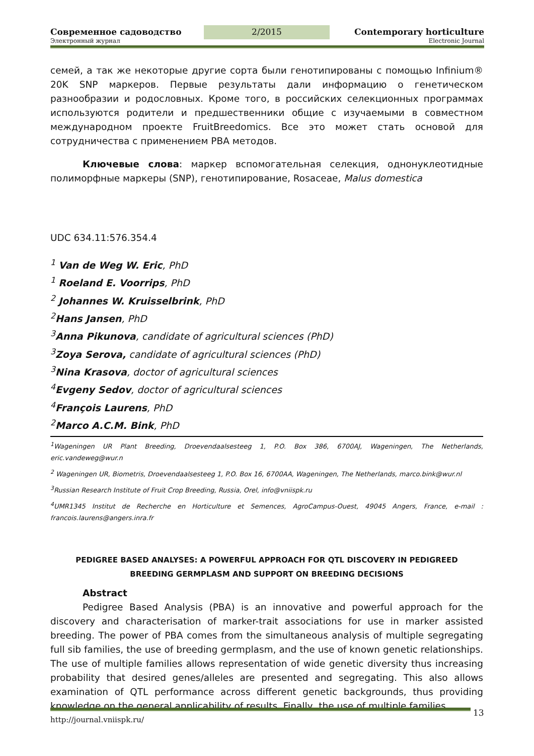Современное садоводство 2/2015 Contemporary horticulture
Электронный журнал Electronic Journal
семей, а так же некоторые другие сорта были генотипированы с помощью Infinium® 20K SNP маркеров. Первые результаты дали информацию о генетическом разнообразии и родословных. Кроме того, в российских селекционных программах используются родители и предшественники общие с изучаемыми в совместном международном проекте FruitBreedomics. Все это может стать основой для сотрудничества с применением PBA методов.
Ключевые слова: маркер вспомогательная селекция, однонуклеотидные полиморфные маркеры (SNP), генотипирование, Rosaceae, Malus domestica
UDC 634.11:576.354.4
<sup>1</sup> Van de Weg W. Eric, PhD
<sup>1</sup> Roeland E. Voorrips, PhD
<sup>2</sup> Johannes W. Kruisselbrink, PhD
<sup>2</sup> Hans Jansen, PhD
<sup>3</sup> Anna Pikunova, candidate of agricultural sciences (PhD)
<sup>3</sup> Zoya Serova, candidate of agricultural sciences (PhD)
<sup>3</sup> Nina Krasova, doctor of agricultural sciences
<sup>4</sup> Evgeny Sedov, doctor of agricultural sciences
<sup>4</sup> François Laurens, PhD
<sup>2</sup> Marco A.C.M. Bink, PhD
<sup>1</sup> Wageningen UR Plant Breeding, Droevendaalsesteeg 1, P.O. Box 386, 6700AJ, Wageningen, The Netherlands, eric.vandeweg@wur.n
<sup>2</sup> Wageningen UR, Biometris, Droevendaalsesteeg 1, P.O. Box 16, 6700AA, Wageningen, The Netherlands, marco.bink@wur.nl
<sup>3</sup> Russian Research Institute of Fruit Crop Breeding, Russia, Orel, info@vniispk.ru
<sup>4</sup> UMR1345 Institut de Recherche en Horticulture et Semences, AgroCampus-Ouest, 49045 Angers, France, e-mail : francois.laurens@angers.inra.fr
PEDIGREE BASED ANALYSES: A POWERFUL APPROACH FOR QTL DISCOVERY IN PEDIGREED
BREEDING GERMPLASM AND SUPPORT ON BREEDING DECISIONS
Abstract
Pedigree Based Analysis (PBA) is an innovative and powerful approach for the discovery and characterisation of marker-trait associations for use in marker assisted breeding. The power of PBA comes from the simultaneous analysis of multiple segregating full sib families, the use of breeding germplasm, and the use of known genetic relationships. The use of multiple families allows representation of wide genetic diversity thus increasing probability that desired genes/alleles are presented and segregating. This also allows examination of QTL performance across different genetic backgrounds, thus providing knowledge on the general applicability of results. Finally, the use of multiple families
http://journal.vniispk.ru/ 13